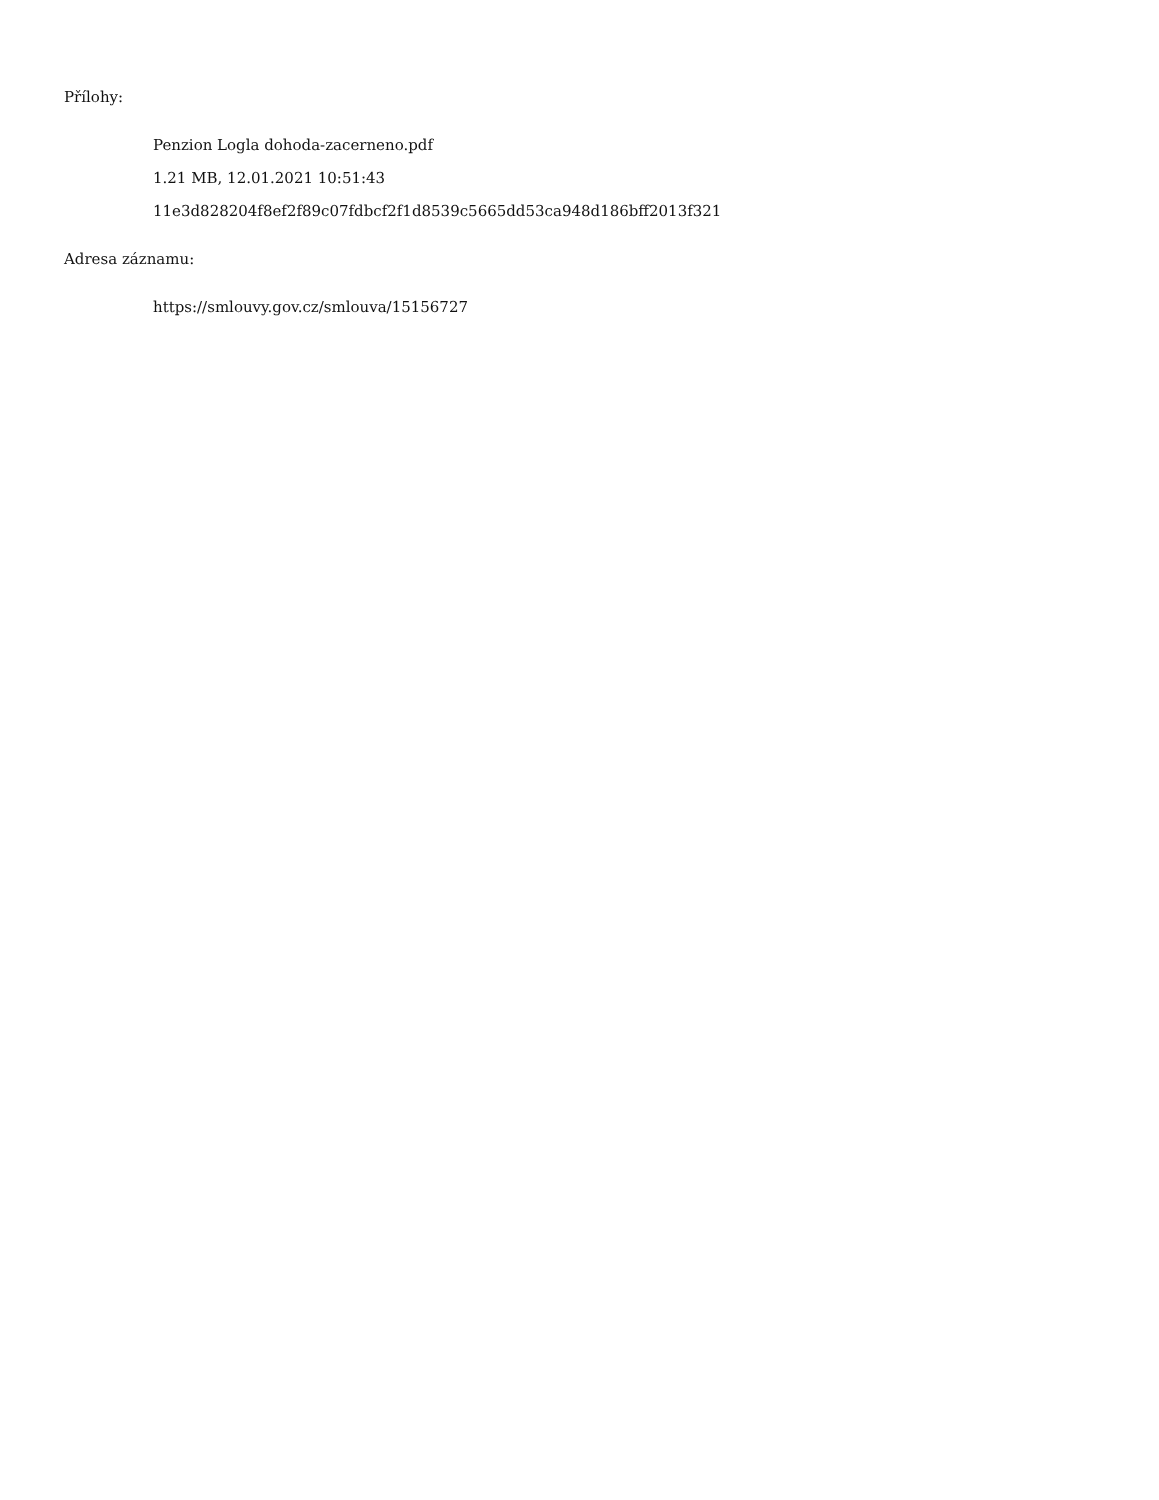Přílohy:
Penzion Logla dohoda-zacerneno.pdf
1.21 MB, 12.01.2021 10:51:43
11e3d828204f8ef2f89c07fdbcf2f1d8539c5665dd53ca948d186bff2013f321
Adresa záznamu:
https://smlouvy.gov.cz/smlouva/15156727